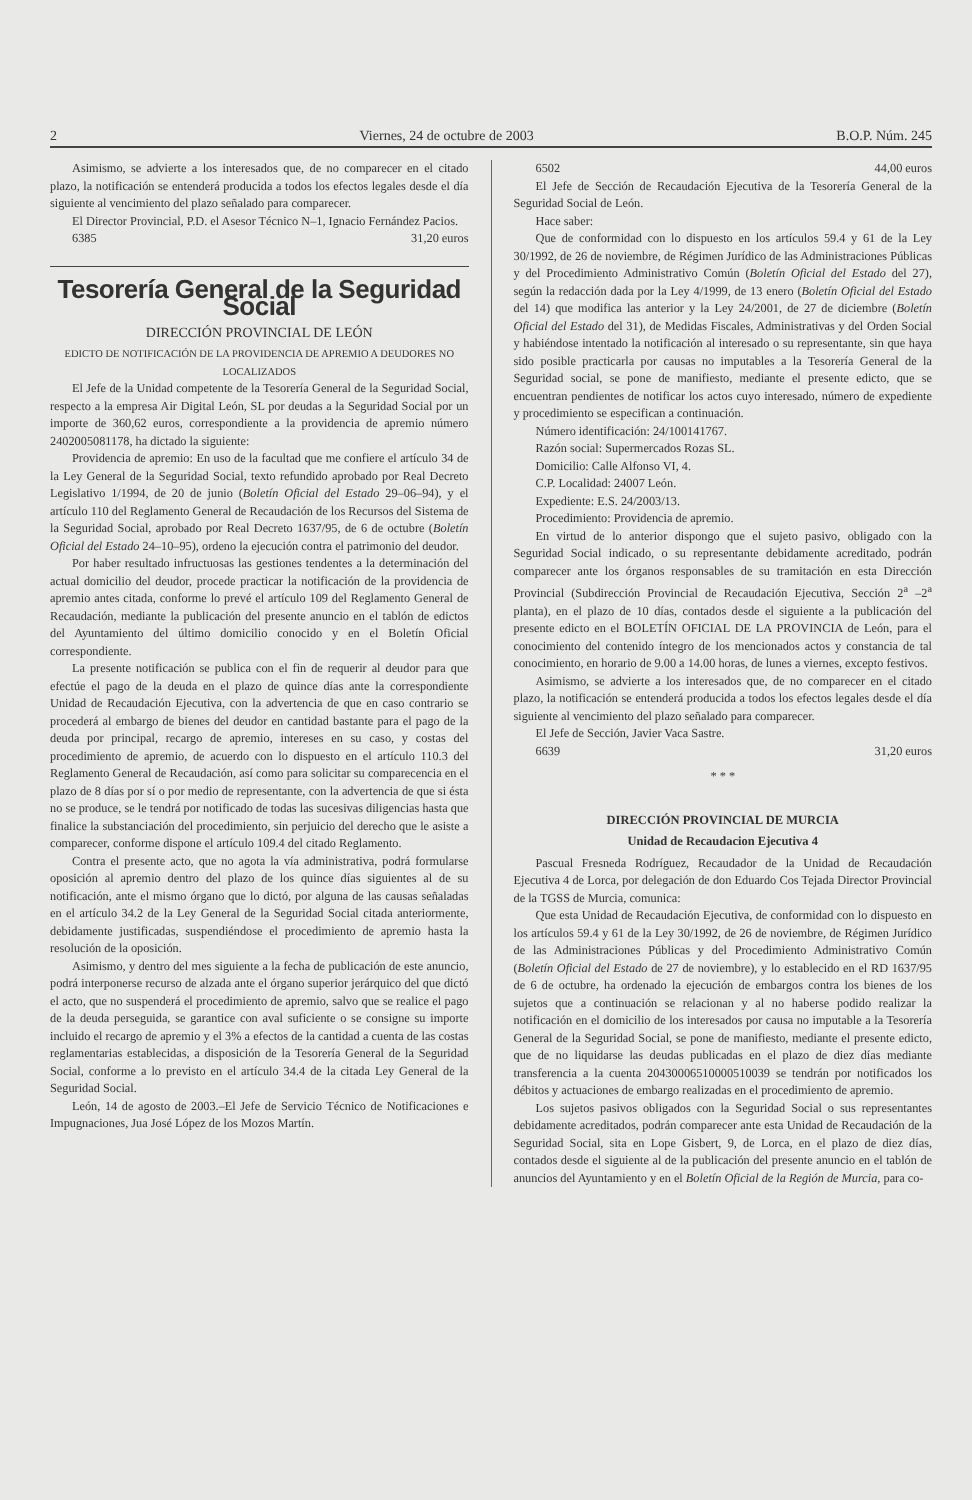2 Viernes, 24 de octubre de 2003 B.O.P. Núm. 245
Asimismo, se advierte a los interesados que, de no comparecer en el citado plazo, la notificación se entenderá producida a todos los efectos legales desde el día siguiente al vencimiento del plazo señalado para comparecer.
El Director Provincial, P.D. el Asesor Técnico N–1, Ignacio Fernández Pacios.
6385 31,20 euros
Tesorería General de la Seguridad Social
DIRECCIÓN PROVINCIAL DE LEÓN
EDICTO DE NOTIFICACIÓN DE LA PROVIDENCIA DE APREMIO A DEUDORES NO LOCALIZADOS
El Jefe de la Unidad competente de la Tesorería General de la Seguridad Social, respecto a la empresa Air Digital León, SL por deudas a la Seguridad Social por un importe de 360,62 euros, correspondiente a la providencia de apremio número 2402005081178, ha dictado la siguiente:
Providencia de apremio: En uso de la facultad que me confiere el artículo 34 de la Ley General de la Seguridad Social, texto refundido aprobado por Real Decreto Legislativo 1/1994, de 20 de junio (Boletín Oficial del Estado 29–06–94), y el artículo 110 del Reglamento General de Recaudación de los Recursos del Sistema de la Seguridad Social, aprobado por Real Decreto 1637/95, de 6 de octubre (Boletín Oficial del Estado 24–10–95), ordeno la ejecución contra el patrimonio del deudor.
Por haber resultado infructuosas las gestiones tendentes a la determinación del actual domicilio del deudor, procede practicar la notificación de la providencia de apremio antes citada, conforme lo prevé el artículo 109 del Reglamento General de Recaudación, mediante la publicación del presente anuncio en el tablón de edictos del Ayuntamiento del último domicilio conocido y en el Boletín Oficial correspondiente.
La presente notificación se publica con el fin de requerir al deudor para que efectúe el pago de la deuda en el plazo de quince días ante la correspondiente Unidad de Recaudación Ejecutiva, con la advertencia de que en caso contrario se procederá al embargo de bienes del deudor en cantidad bastante para el pago de la deuda por principal, recargo de apremio, intereses en su caso, y costas del procedimiento de apremio, de acuerdo con lo dispuesto en el artículo 110.3 del Reglamento General de Recaudación, así como para solicitar su comparecencia en el plazo de 8 días por sí o por medio de representante, con la advertencia de que si ésta no se produce, se le tendrá por notificado de todas las sucesivas diligencias hasta que finalice la substanciación del procedimiento, sin perjuicio del derecho que le asiste a comparecer, conforme dispone el artículo 109.4 del citado Reglamento.
Contra el presente acto, que no agota la vía administrativa, podrá formularse oposición al apremio dentro del plazo de los quince días siguientes al de su notificación, ante el mismo órgano que lo dictó, por alguna de las causas señaladas en el artículo 34.2 de la Ley General de la Seguridad Social citada anteriormente, debidamente justificadas, suspendiéndose el procedimiento de apremio hasta la resolución de la oposición.
Asimismo, y dentro del mes siguiente a la fecha de publicación de este anuncio, podrá interponerse recurso de alzada ante el órgano superior jerárquico del que dictó el acto, que no suspenderá el procedimiento de apremio, salvo que se realice el pago de la deuda perseguida, se garantice con aval suficiente o se consigne su importe incluido el recargo de apremio y el 3% a efectos de la cantidad a cuenta de las costas reglamentarias establecidas, a disposición de la Tesorería General de la Seguridad Social, conforme a lo previsto en el artículo 34.4 de la citada Ley General de la Seguridad Social.
León, 14 de agosto de 2003.–El Jefe de Servicio Técnico de Notificaciones e Impugnaciones, Jua José López de los Mozos Martín.
6502 44,00 euros
El Jefe de Sección de Recaudación Ejecutiva de la Tesorería General de la Seguridad Social de León.
Hace saber:
Que de conformidad con lo dispuesto en los artículos 59.4 y 61 de la Ley 30/1992, de 26 de noviembre, de Régimen Jurídico de las Administraciones Públicas y del Procedimiento Administrativo Común (Boletín Oficial del Estado del 27), según la redacción dada por la Ley 4/1999, de 13 enero (Boletín Oficial del Estado del 14) que modifica las anterior y la Ley 24/2001, de 27 de diciembre (Boletín Oficial del Estado del 31), de Medidas Fiscales, Administrativas y del Orden Social y habiéndose intentado la notificación al interesado o su representante, sin que haya sido posible practicarla por causas no imputables a la Tesorería General de la Seguridad social, se pone de manifiesto, mediante el presente edicto, que se encuentran pendientes de notificar los actos cuyo interesado, número de expediente y procedimiento se especifican a continuación.
Número identificación: 24/100141767.
Razón social: Supermercados Rozas SL.
Domicilio: Calle Alfonso VI, 4.
C.P. Localidad: 24007 León.
Expediente: E.S. 24/2003/13.
Procedimiento: Providencia de apremio.
En virtud de lo anterior dispongo que el sujeto pasivo, obligado con la Seguridad Social indicado, o su representante debidamente acreditado, podrán comparecer ante los órganos responsables de su tramitación en esta Dirección Provincial (Subdirección Provincial de Recaudación Ejecutiva, Sección 2<sup>a</sup> –2<sup>a</sup> planta), en el plazo de 10 días, contados desde el siguiente a la publicación del presente edicto en el BOLETÍN OFICIAL DE LA PROVINCIA de León, para el conocimiento del contenido íntegro de los mencionados actos y constancia de tal conocimiento, en horario de 9.00 a 14.00 horas, de lunes a viernes, excepto festivos.
Asimismo, se advierte a los interesados que, de no comparecer en el citado plazo, la notificación se entenderá producida a todos los efectos legales desde el día siguiente al vencimiento del plazo señalado para comparecer.
El Jefe de Sección, Javier Vaca Sastre.
6639 31,20 euros
* * *
DIRECCIÓN PROVINCIAL DE MURCIA
Unidad de Recaudacion Ejecutiva 4
Pascual Fresneda Rodríguez, Recaudador de la Unidad de Recaudación Ejecutiva 4 de Lorca, por delegación de don Eduardo Cos Tejada Director Provincial de la TGSS de Murcia, comunica:
Que esta Unidad de Recaudación Ejecutiva, de conformidad con lo dispuesto en los artículos 59.4 y 61 de la Ley 30/1992, de 26 de noviembre, de Régimen Jurídico de las Administraciones Públicas y del Procedimiento Administrativo Común (Boletín Oficial del Estado de 27 de noviembre), y lo establecido en el RD 1637/95 de 6 de octubre, ha ordenado la ejecución de embargos contra los bienes de los sujetos que a continuación se relacionan y al no haberse podido realizar la notificación en el domicilio de los interesados por causa no imputable a la Tesorería General de la Seguridad Social, se pone de manifiesto, mediante el presente edicto, que de no liquidarse las deudas publicadas en el plazo de diez días mediante transferencia a la cuenta 20430006510000510039 se tendrán por notificados los débitos y actuaciones de embargo realizadas en el procedimiento de apremio.
Los sujetos pasivos obligados con la Seguridad Social o sus representantes debidamente acreditados, podrán comparecer ante esta Unidad de Recaudación de la Seguridad Social, sita en Lope Gisbert, 9, de Lorca, en el plazo de diez días, contados desde el siguiente al de la publicación del presente anuncio en el tablón de anuncios del Ayuntamiento y en el Boletín Oficial de la Región de Murcia, para co-